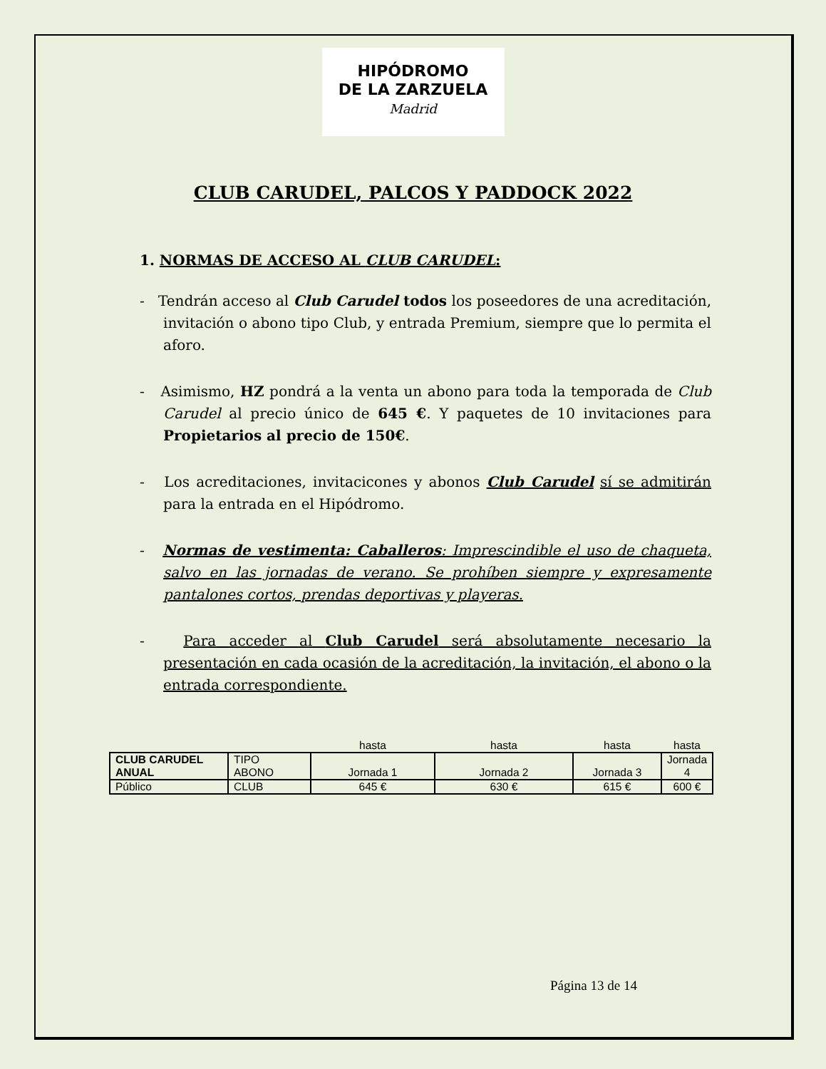HIPÓDROMO
DE LA ZARZUELA
Madrid
CLUB CARUDEL, PALCOS Y PADDOCK 2022
1. NORMAS DE ACCESO AL CLUB CARUDEL:
- Tendrán acceso al Club Carudel todos los poseedores de una acreditación, invitación o abono tipo Club, y entrada Premium, siempre que lo permita el aforo.
- Asimismo, HZ pondrá a la venta un abono para toda la temporada de Club Carudel al precio único de 645 €. Y paquetes de 10 invitaciones para Propietarios al precio de 150€.
- Los acreditaciones, invitacicones y abonos Club Carudel sí se admitirán para la entrada en el Hipódromo.
- Normas de vestimenta: Caballeros: Imprescindible el uso de chaqueta, salvo en las jornadas de verano. Se prohíben siempre y expresamente pantalones cortos, prendas deportivas y playeras.
- Para acceder al Club Carudel será absolutamente necesario la presentación en cada ocasión de la acreditación, la invitación, el abono o la entrada correspondiente.
| | | hasta | hasta | hasta | hasta |
| CLUB CARUDEL ANUAL | TIPO ABONO | Jornada 1 | Jornada 2 | Jornada 3 | Jornada 4 |
| Público | CLUB | 645 € | 630 € | 615 € | 600 € |
Página 13 de 14